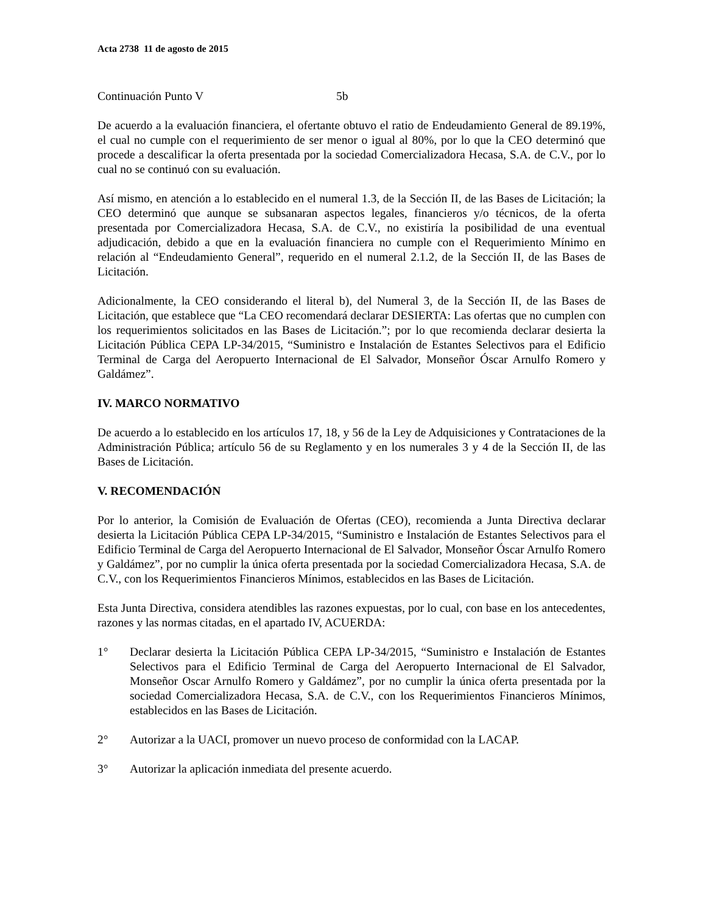Acta 2738 11 de agosto de 2015
Continuación Punto V 5b
De acuerdo a la evaluación financiera, el ofertante obtuvo el ratio de Endeudamiento General de 89.19%, el cual no cumple con el requerimiento de ser menor o igual al 80%, por lo que la CEO determinó que procede a descalificar la oferta presentada por la sociedad Comercializadora Hecasa, S.A. de C.V., por lo cual no se continuó con su evaluación.
Así mismo, en atención a lo establecido en el numeral 1.3, de la Sección II, de las Bases de Licitación; la CEO determinó que aunque se subsanaran aspectos legales, financieros y/o técnicos, de la oferta presentada por Comercializadora Hecasa, S.A. de C.V., no existiría la posibilidad de una eventual adjudicación, debido a que en la evaluación financiera no cumple con el Requerimiento Mínimo en relación al “Endeudamiento General”, requerido en el numeral 2.1.2, de la Sección II, de las Bases de Licitación.
Adicionalmente, la CEO considerando el literal b), del Numeral 3, de la Sección II, de las Bases de Licitación, que establece que “La CEO recomendará declarar DESIERTA: Las ofertas que no cumplen con los requerimientos solicitados en las Bases de Licitación.”; por lo que recomienda declarar desierta la Licitación Pública CEPA LP-34/2015, “Suministro e Instalación de Estantes Selectivos para el Edificio Terminal de Carga del Aeropuerto Internacional de El Salvador, Monseñor Óscar Arnulfo Romero y Galdámez”.
IV. MARCO NORMATIVO
De acuerdo a lo establecido en los artículos 17, 18, y 56 de la Ley de Adquisiciones y Contrataciones de la Administración Pública; artículo 56 de su Reglamento y en los numerales 3 y 4 de la Sección II, de las Bases de Licitación.
V. RECOMENDACIÓN
Por lo anterior, la Comisión de Evaluación de Ofertas (CEO), recomienda a Junta Directiva declarar desierta la Licitación Pública CEPA LP-34/2015, “Suministro e Instalación de Estantes Selectivos para el Edificio Terminal de Carga del Aeropuerto Internacional de El Salvador, Monseñor Óscar Arnulfo Romero y Galdámez”, por no cumplir la única oferta presentada por la sociedad Comercializadora Hecasa, S.A. de C.V., con los Requerimientos Financieros Mínimos, establecidos en las Bases de Licitación.
Esta Junta Directiva, considera atendibles las razones expuestas, por lo cual, con base en los antecedentes, razones y las normas citadas, en el apartado IV, ACUERDA:
1° Declarar desierta la Licitación Pública CEPA LP-34/2015, “Suministro e Instalación de Estantes Selectivos para el Edificio Terminal de Carga del Aeropuerto Internacional de El Salvador, Monseñor Oscar Arnulfo Romero y Galdámez”, por no cumplir la única oferta presentada por la sociedad Comercializadora Hecasa, S.A. de C.V., con los Requerimientos Financieros Mínimos, establecidos en las Bases de Licitación.
2° Autorizar a la UACI, promover un nuevo proceso de conformidad con la LACAP.
3° Autorizar la aplicación inmediata del presente acuerdo.